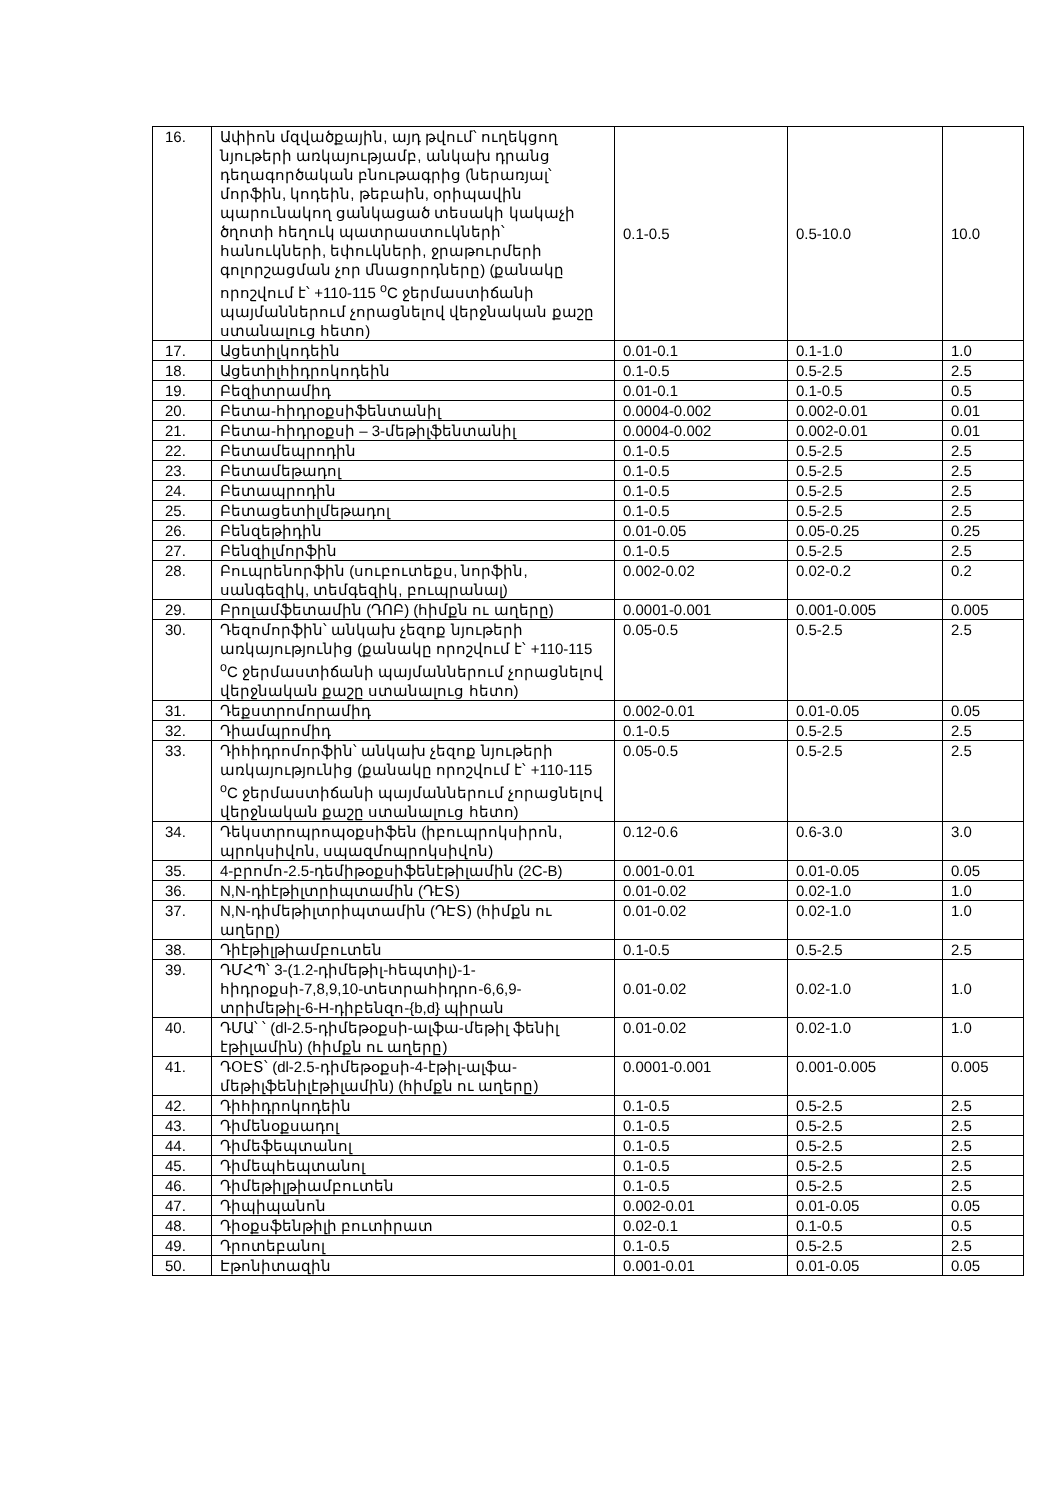| 16. | Ափիոն մզվածքային, այդ թվում՝ ուղեկցող նյութերի առկայությամբ, անկախ դրանց դեղագործական բնութագրից (ներառյալ՝ մորֆին, կոդեին, թեբաին, օրիպավին պարունակող ցանկացած տեսակի կակաչի ծղոտի հեղուկ պատրաստուկների՝ հանուկների, եփուկների, ջրաթուրմերի գոլորշացման չոր մնացորդները) (քանակը որոշվում է՝ +110-115 <sup>o</sup>C ջերմաստիճանի պայմաններում չորացնելով վերջնական քաշը ստանալուց հետո) | 0.1-0.5 | 0.5-10.0 | 10.0 |
| 17. | Ացետիլկոդեին | 0.01-0.1 | 0.1-1.0 | 1.0 |
| 18. | Ացետիլհիդրոկոդեին | 0.1-0.5 | 0.5-2.5 | 2.5 |
| 19. | Բեզիտրամիդ | 0.01-0.1 | 0.1-0.5 | 0.5 |
| 20. | Բետա-հիդրօքսիֆենտանիլ | 0.0004-0.002 | 0.002-0.01 | 0.01 |
| 21. | Բետա-հիդրօքսի – 3-մեթիլֆենտանիլ | 0.0004-0.002 | 0.002-0.01 | 0.01 |
| 22. | Բետամեպրոդին | 0.1-0.5 | 0.5-2.5 | 2.5 |
| 23. | Բետամեթադոլ | 0.1-0.5 | 0.5-2.5 | 2.5 |
| 24. | Բետապրոդին | 0.1-0.5 | 0.5-2.5 | 2.5 |
| 25. | Բետացետիլմեթադոլ | 0.1-0.5 | 0.5-2.5 | 2.5 |
| 26. | Բենզեթիդին | 0.01-0.05 | 0.05-0.25 | 0.25 |
| 27. | Բենզիլմորֆին | 0.1-0.5 | 0.5-2.5 | 2.5 |
| 28. | Բուպրենորֆին (սուբուտեքս, նորֆին, սանգեզիկ, տեմգեզիկ, բուպրանալ) | 0.002-0.02 | 0.02-0.2 | 0.2 |
| 29. | Բրոլամֆետամին (ԴՈԲ) (հիմքն ու աղերը) | 0.0001-0.001 | 0.001-0.005 | 0.005 |
| 30. | Դեզոմորֆին՝ անկախ չեզոք նյութերի առկայությունից (քանակը որոշվում է՝ +110-115 <sup>o</sup>C ջերմաստիճանի պայմաններում չորացնելով վերջնական քաշը ստանալուց հետո) | 0.05-0.5 | 0.5-2.5 | 2.5 |
| 31. | Դեքստրոմորամիդ | 0.002-0.01 | 0.01-0.05 | 0.05 |
| 32. | Դիամպրոմիդ | 0.1-0.5 | 0.5-2.5 | 2.5 |
| 33. | Դիհիդրոմորֆին՝ անկախ չեզոք նյութերի առկայությունից (քանակը որոշվում է՝ +110-115 <sup>o</sup>C ջերմաստիճանի պայմաններում չորացնելով վերջնական քաշը ստանալուց հետո) | 0.05-0.5 | 0.5-2.5 | 2.5 |
| 34. | Դեկստրոպրոպօքսիֆեն (իբուպրոկսիրոն, պրոկսիվոն, սպազմոպրոկսիվոն) | 0.12-0.6 | 0.6-3.0 | 3.0 |
| 35. | 4-բրոմո-2.5-դեմիթօքսիֆենէթիլամին (2C-B) | 0.001-0.01 | 0.01-0.05 | 0.05 |
| 36. | N,N-դիէթիլտրիպտամին (ԴԷՏ) | 0.01-0.02 | 0.02-1.0 | 1.0 |
| 37. | N,N-դիմեթիլտրիպտամին (ԴԷՏ) (հիմքն ու աղերը) | 0.01-0.02 | 0.02-1.0 | 1.0 |
| 38. | Դիէթիլթիամբուտեն | 0.1-0.5 | 0.5-2.5 | 2.5 |
| 39. | ԴՄՀՊ՝ 3-(1.2-դիմեթիլ-հեպտիլ)-1-հիդրօքսի-7,8,9,10-տետրահիդրո-6,6,9-տրիմեթիլ-6-H-դիբենզո-{b,d} պիրան | 0.01-0.02 | 0.02-1.0 | 1.0 |
| 40. | ԴՄԱ՝ ՝ (dl-2.5-դիմեթօքսի-ալֆա-մեթիլ ֆենիլ էթիլամին) (հիմքն ու աղերը) | 0.01-0.02 | 0.02-1.0 | 1.0 |
| 41. | ԴՕԷՏ՝ (dl-2.5-դիմեթօքսի-4-էթիլ-ալֆա-մեթիլֆենիլէթիլամին) (հիմքն ու աղերը) | 0.0001-0.001 | 0.001-0.005 | 0.005 |
| 42. | Դիհիդրոկոդեին | 0.1-0.5 | 0.5-2.5 | 2.5 |
| 43. | Դիմենօքսադոլ | 0.1-0.5 | 0.5-2.5 | 2.5 |
| 44. | Դիմեֆեպտանոլ | 0.1-0.5 | 0.5-2.5 | 2.5 |
| 45. | Դիմեպհեպտանոլ | 0.1-0.5 | 0.5-2.5 | 2.5 |
| 46. | Դիմեթիլթիամբուտեն | 0.1-0.5 | 0.5-2.5 | 2.5 |
| 47. | Դիպիպանոն | 0.002-0.01 | 0.01-0.05 | 0.05 |
| 48. | Դիօքսֆենթիլի բուտիրատ | 0.02-0.1 | 0.1-0.5 | 0.5 |
| 49. | Դրոտեբանոլ | 0.1-0.5 | 0.5-2.5 | 2.5 |
| 50. | Էթոնիտազին | 0.001-0.01 | 0.01-0.05 | 0.05 |